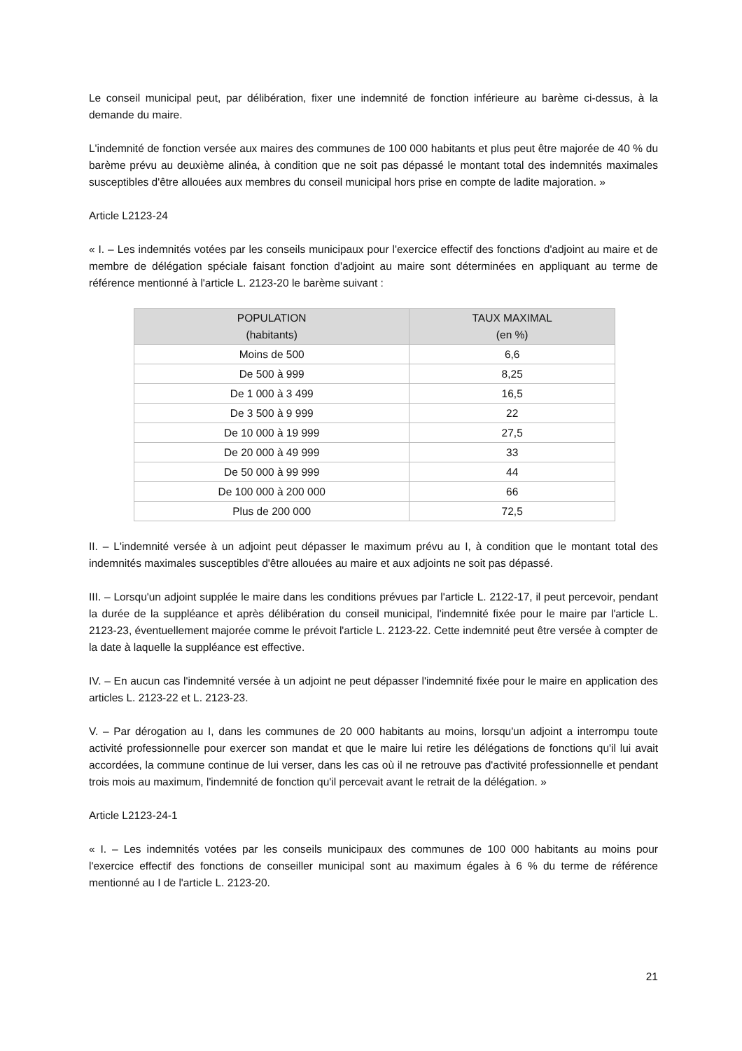Le conseil municipal peut, par délibération, fixer une indemnité de fonction inférieure au barème ci-dessus, à la demande du maire.
L'indemnité de fonction versée aux maires des communes de 100 000 habitants et plus peut être majorée de 40 % du barème prévu au deuxième alinéa, à condition que ne soit pas dépassé le montant total des indemnités maximales susceptibles d'être allouées aux membres du conseil municipal hors prise en compte de ladite majoration. »
Article L2123-24
« I. – Les indemnités votées par les conseils municipaux pour l'exercice effectif des fonctions d'adjoint au maire et de membre de délégation spéciale faisant fonction d'adjoint au maire sont déterminées en appliquant au terme de référence mentionné à l'article L. 2123-20 le barème suivant :
| POPULATION (habitants) | TAUX MAXIMAL (en %) |
| --- | --- |
| Moins de 500 | 6,6 |
| De 500 à 999 | 8,25 |
| De 1 000 à 3 499 | 16,5 |
| De 3 500 à 9 999 | 22 |
| De 10 000 à 19 999 | 27,5 |
| De 20 000 à 49 999 | 33 |
| De 50 000 à 99 999 | 44 |
| De 100 000 à 200 000 | 66 |
| Plus de 200 000 | 72,5 |
II. – L'indemnité versée à un adjoint peut dépasser le maximum prévu au I, à condition que le montant total des indemnités maximales susceptibles d'être allouées au maire et aux adjoints ne soit pas dépassé.
III. – Lorsqu'un adjoint supplée le maire dans les conditions prévues par l'article L. 2122-17, il peut percevoir, pendant la durée de la suppléance et après délibération du conseil municipal, l'indemnité fixée pour le maire par l'article L. 2123-23, éventuellement majorée comme le prévoit l'article L. 2123-22. Cette indemnité peut être versée à compter de la date à laquelle la suppléance est effective.
IV. – En aucun cas l'indemnité versée à un adjoint ne peut dépasser l'indemnité fixée pour le maire en application des articles L. 2123-22 et L. 2123-23.
V. – Par dérogation au I, dans les communes de 20 000 habitants au moins, lorsqu'un adjoint a interrompu toute activité professionnelle pour exercer son mandat et que le maire lui retire les délégations de fonctions qu'il lui avait accordées, la commune continue de lui verser, dans les cas où il ne retrouve pas d'activité professionnelle et pendant trois mois au maximum, l'indemnité de fonction qu'il percevait avant le retrait de la délégation. »
Article L2123-24-1
« I. – Les indemnités votées par les conseils municipaux des communes de 100 000 habitants au moins pour l'exercice effectif des fonctions de conseiller municipal sont au maximum égales à 6 % du terme de référence mentionné au I de l'article L. 2123-20.
21